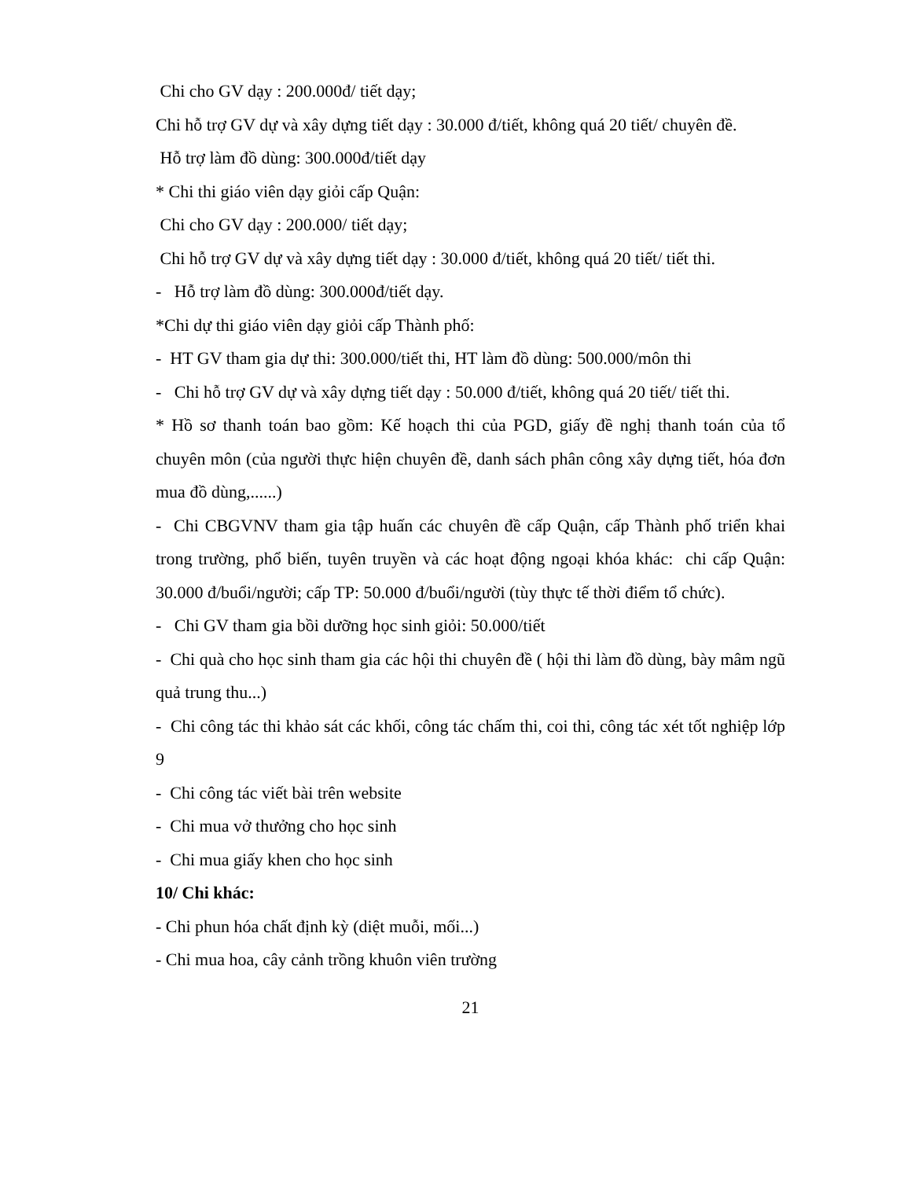Chi cho GV dạy : 200.000đ/ tiết dạy;
Chi hỗ trợ GV dự và xây dựng tiết dạy : 30.000 đ/tiết, không quá 20 tiết/ chuyên đề.
Hỗ trợ làm đồ dùng: 300.000đ/tiết dạy
* Chi thi giáo viên dạy giỏi cấp Quận:
Chi cho GV dạy : 200.000/ tiết dạy;
Chi hỗ trợ GV dự và xây dựng tiết dạy : 30.000 đ/tiết, không quá 20 tiết/ tiết thi.
- Hỗ trợ làm đồ dùng: 300.000đ/tiết dạy.
*Chi dự thi giáo viên dạy giỏi cấp Thành phố:
- HT GV tham gia dự thi: 300.000/tiết thi, HT làm đồ dùng: 500.000/môn thi
- Chi hỗ trợ GV dự và xây dựng tiết dạy : 50.000 đ/tiết, không quá 20 tiết/ tiết thi.
* Hồ sơ thanh toán bao gồm: Kế hoạch thi của PGD, giấy đề nghị thanh toán của tổ chuyên môn (của người thực hiện chuyên đề, danh sách phân công xây dựng tiết, hóa đơn mua đồ dùng,......)
- Chi CBGVNV tham gia tập huấn các chuyên đề cấp Quận, cấp Thành phố triển khai trong trường, phổ biến, tuyên truyền và các hoạt động ngoại khóa khác: chi cấp Quận: 30.000 đ/buổi/người; cấp TP: 50.000 đ/buổi/người (tùy thực tế thời điểm tổ chức).
- Chi GV tham gia bồi dưỡng học sinh giỏi: 50.000/tiết
- Chi quà cho học sinh tham gia các hội thi chuyên đề ( hội thi làm đồ dùng, bày mâm ngũ quả trung thu...)
- Chi công tác thi khảo sát các khối, công tác chấm thi, coi thi, công tác xét tốt nghiệp lớp 9
- Chi công tác viết bài trên website
- Chi mua vở thưởng cho học sinh
- Chi mua giấy khen cho học sinh
10/ Chi khác:
- Chi phun hóa chất định kỳ (diệt muỗi, mối...)
- Chi mua hoa, cây cảnh trồng khuôn viên trường
21